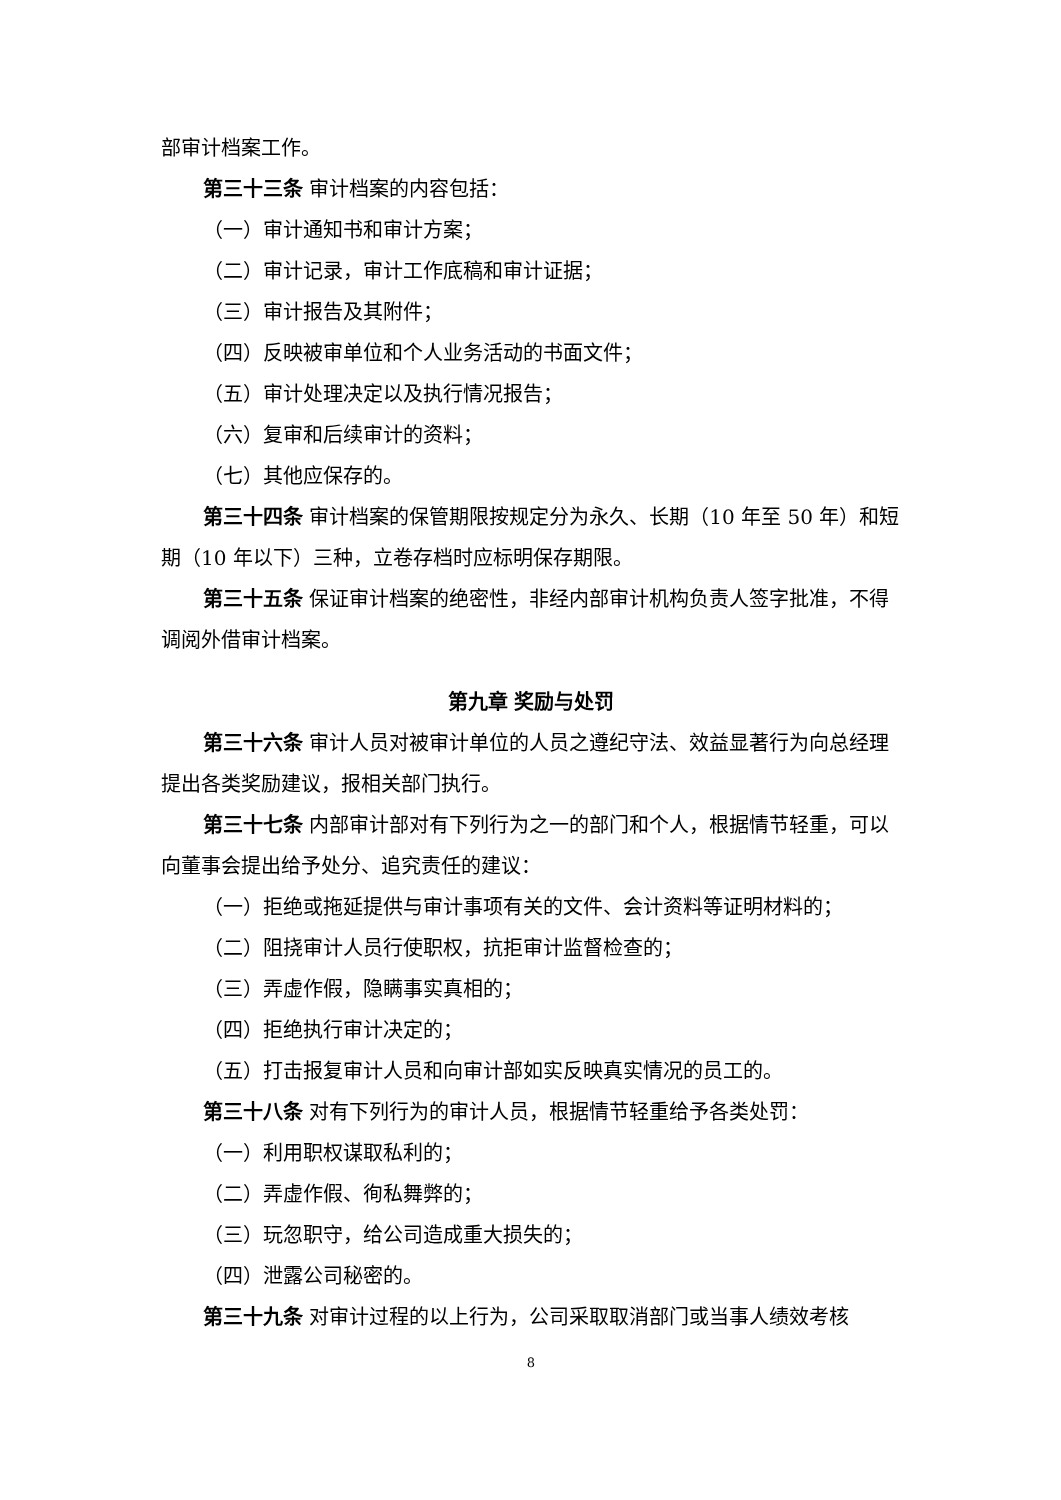部审计档案工作。
第三十三条 审计档案的内容包括：
（一）审计通知书和审计方案；
（二）审计记录，审计工作底稿和审计证据；
（三）审计报告及其附件；
（四）反映被审单位和个人业务活动的书面文件；
（五）审计处理决定以及执行情况报告；
（六）复审和后续审计的资料；
（七）其他应保存的。
第三十四条 审计档案的保管期限按规定分为永久、长期（10 年至 50 年）和短期（10 年以下）三种，立卷存档时应标明保存期限。
第三十五条 保证审计档案的绝密性，非经内部审计机构负责人签字批准，不得调阅外借审计档案。
第九章 奖励与处罚
第三十六条 审计人员对被审计单位的人员之遵纪守法、效益显著行为向总经理提出各类奖励建议，报相关部门执行。
第三十七条 内部审计部对有下列行为之一的部门和个人，根据情节轻重，可以向董事会提出给予处分、追究责任的建议：
（一）拒绝或拖延提供与审计事项有关的文件、会计资料等证明材料的；
（二）阻挠审计人员行使职权，抗拒审计监督检查的；
（三）弄虚作假，隐瞒事实真相的；
（四）拒绝执行审计决定的；
（五）打击报复审计人员和向审计部如实反映真实情况的员工的。
第三十八条 对有下列行为的审计人员，根据情节轻重给予各类处罚：
（一）利用职权谋取私利的；
（二）弄虚作假、徇私舞弊的；
（三）玩忽职守，给公司造成重大损失的；
（四）泄露公司秘密的。
第三十九条 对审计过程的以上行为，公司采取取消部门或当事人绩效考核
8